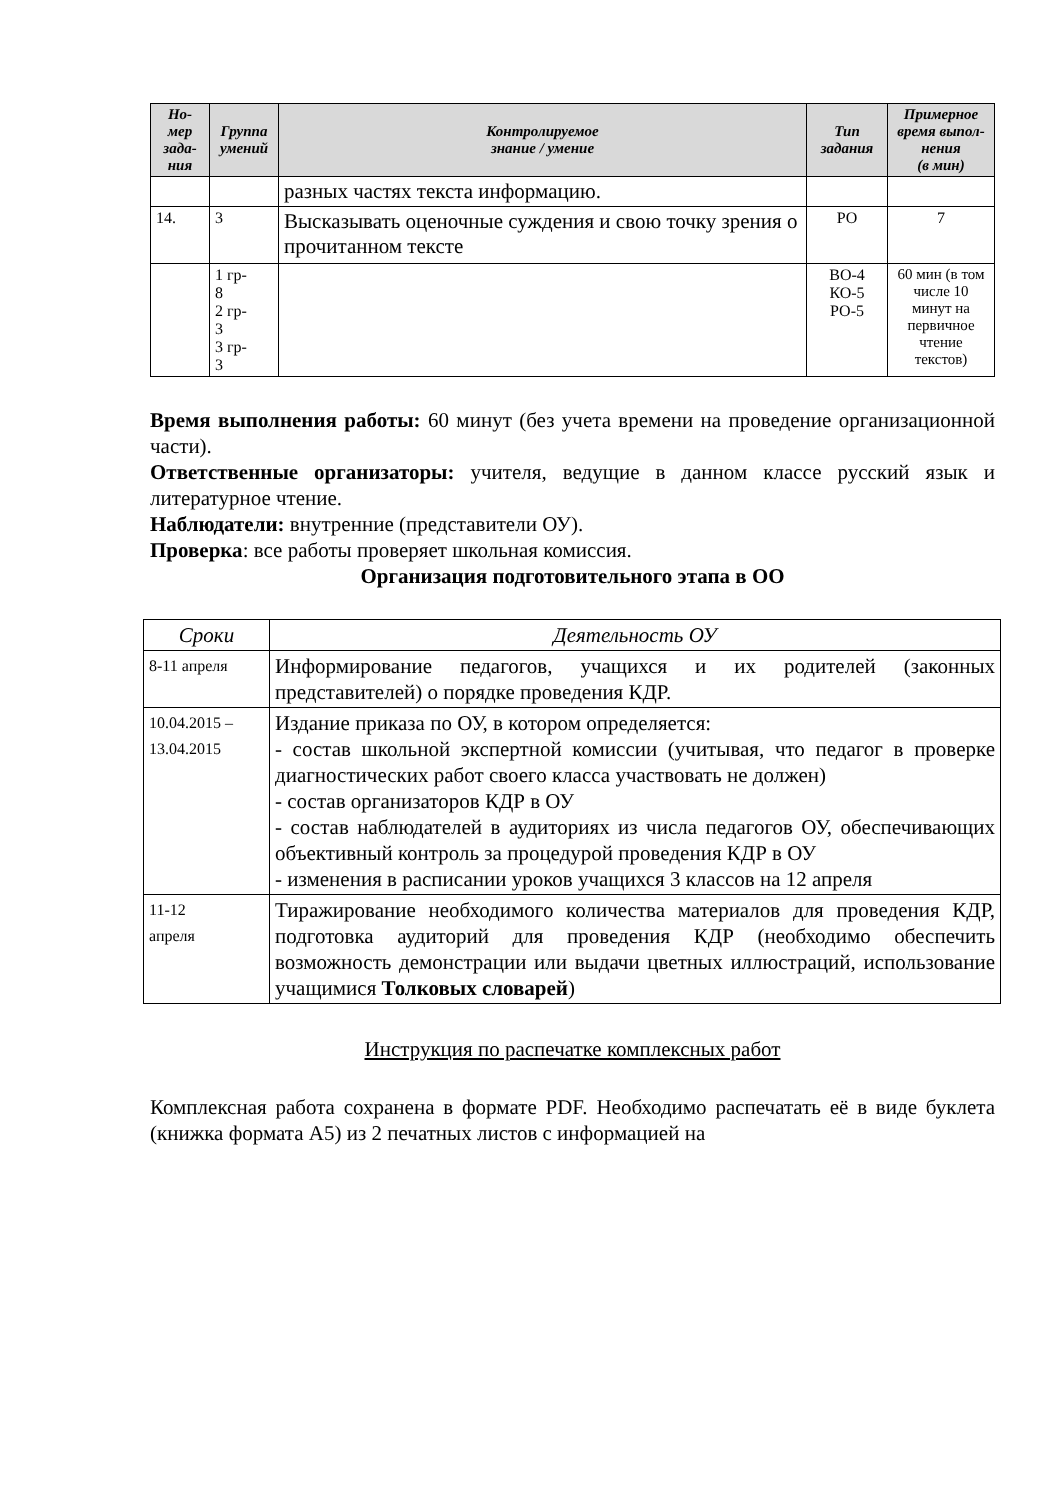| Но- мер зада- ния | Группа умений | Контролируемое знание / умение | Тип задания | Примерное время выпол- нения (в мин) |
| --- | --- | --- | --- | --- |
| | | разных частях текста информацию. | | |
| 14. | 3 | Высказывать оценочные суждения и свою точку зрения о прочитанном тексте | РО | 7 |
| | 1 гр- 8 2 гр- 3 3 гр- 3 | | ВО-4 КО-5 РО-5 | 60 мин (в том числе 10 минут на первичное чтение текстов) |
Время выполнения работы: 60 минут (без учета времени на проведение организационной части).
Ответственные организаторы: учителя, ведущие в данном классе русский язык и литературное чтение.
Наблюдатели: внутренние (представители ОУ).
Проверка: все работы проверяет школьная комиссия.
Организация подготовительного этапа в ОО
| Сроки | Деятельность ОУ |
| 8-11 апреля | Информирование педагогов, учащихся и их родителей (законных представителей) о порядке проведения КДР. |
| 10.04.2015 – 13.04.2015 | Издание приказа по ОУ, в котором определяется: - состав школьной экспертной комиссии (учитывая, что педагог в проверке диагностических работ своего класса участвовать не должен) - состав организаторов КДР в ОУ - состав наблюдателей в аудиториях из числа педагогов ОУ, обеспечивающих объективный контроль за процедурой проведения КДР в ОУ - изменения в расписании уроков учащихся 3 классов на 12 апреля |
| 11-12 апреля | Тиражирование необходимого количества материалов для проведения КДР, подготовка аудиторий для проведения КДР (необходимо обеспечить возможность демонстрации или выдачи цветных иллюстраций, использование учащимися Толковых словарей ) |
Инструкция по распечатке комплексных работ
Комплексная работа сохранена в формате PDF. Необходимо распечатать её в виде буклета (книжка формата А5) из 2 печатных листов с информацией на